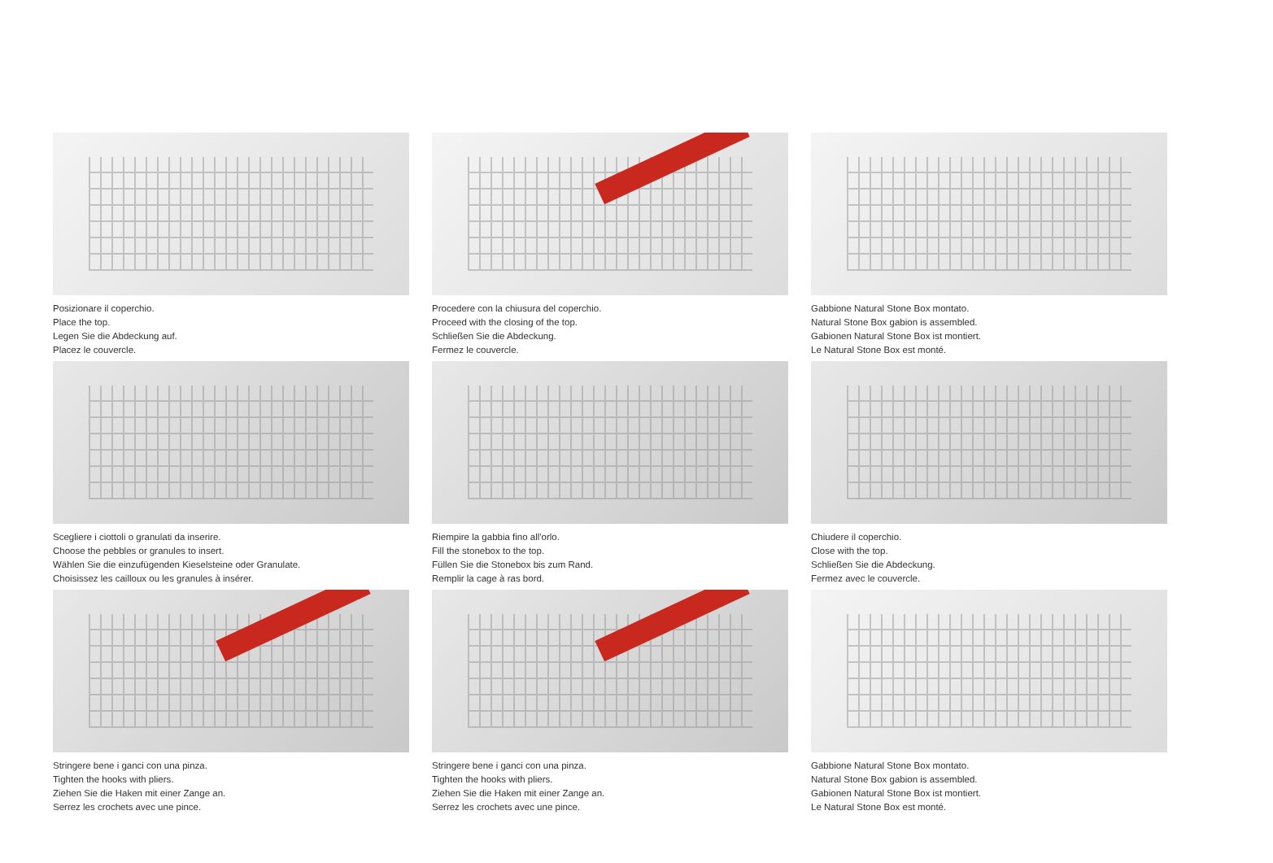Posizionare il coperchio.
Place the top.
Legen Sie die Abdeckung auf.
Placez le couvercle.
Procedere con la chiusura del coperchio.
Proceed with the closing of the top.
Schließen Sie die Abdeckung.
Fermez le couvercle.
Gabbione Natural Stone Box montato.
Natural Stone Box gabion is assembled.
Gabionen Natural Stone Box ist montiert.
Le Natural Stone Box est monté.
Scegliere i ciottoli o granulati da inserire.
Choose the pebbles or granules to insert.
Wählen Sie die einzufügenden Kieselsteine oder Granulate.
Choisissez les cailloux ou les granules à insérer.
Riempire la gabbia fino all'orlo.
Fill the stonebox to the top.
Füllen Sie die Stonebox bis zum Rand.
Remplir la cage à ras bord.
Chiudere il coperchio.
Close with the top.
Schließen Sie die Abdeckung.
Fermez avec le couvercle.
Stringere bene i ganci con una pinza.
Tighten the hooks with pliers.
Ziehen Sie die Haken mit einer Zange an.
Serrez les crochets avec une pince.
Stringere bene i ganci con una pinza.
Tighten the hooks with pliers.
Ziehen Sie die Haken mit einer Zange an.
Serrez les crochets avec une pince.
Gabbione Natural Stone Box montato.
Natural Stone Box gabion is assembled.
Gabionen Natural Stone Box ist montiert.
Le Natural Stone Box est monté.